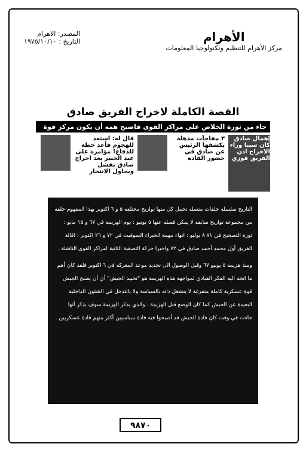الأهرام
مركز الأهرام للتنظيم وتكنولوجيا المعلومات
المصدر: الاهرام
التاريخ : ١٩٧٥/١٠/١٠
القصة الكاملة لاخراج الفريق صادق
جاء من ثورة الخلاص على مراكز القوى فاصبح همه أن يكون مركز قوة
إهمال صادق كان سببا وراء الاخراج ادن الفريق فوزي
٣ مفاجآت مذهلة يكشفها الرئيس عن صادق في حضور القادة
قال له: استعد للهجوم فأعد خطة للدفاع! مؤامرة على عبد الخبير بعد اخراج صادق تفشل ويحاول الانتحار
التاريخ سلسلة حلقات متصلة تحمل كل منها تواريخ مختلفة ٥ و ٦ اكتوبر بهذا المفهوم حلقة من مجموعة تواريخ سابقة لا يمكن فصله عنها ٥ يونيو : يوم الهزيمة في ٦٧ و ١٥ مايو : ثورة التصحيح في ٧١ ٨ يوليو : انهاء مهمة الخبراء السوفيت في ٧٢ و ٢٦ اكتوبر : اقالة الفريق أول محمد أحمد صادق في ٧٢ واخيرا حركة التصفية الثانية لمراكز القوى الناشئة .
ومنذ هزيمة ٥ يونيو ٦٧ وقبل الوصول الى تحديد موعد المعركة في ٦ اكتوبر فلقد كان أهم ما اتجه اليه الفكر القيادي لمواجهة هذه الهزيمة هو "تحييد الجيش" أي أن يصبح الجيش قوة عسكرية كاملة متفرغة لا ينشغل ذاته بالسياسة ولا بالتدخل في الشئون الداخلية البعيدة عن الجيش كما كان الوضع قبل الهزيمة . والذي يذكر الهزيمة سوف يذكر أنها جاءت في وقت كان قادة الجيش قد أصبحوا فيه قادة سياسيين أكثر منهم قادة عسكريين .
٩٨٧٠